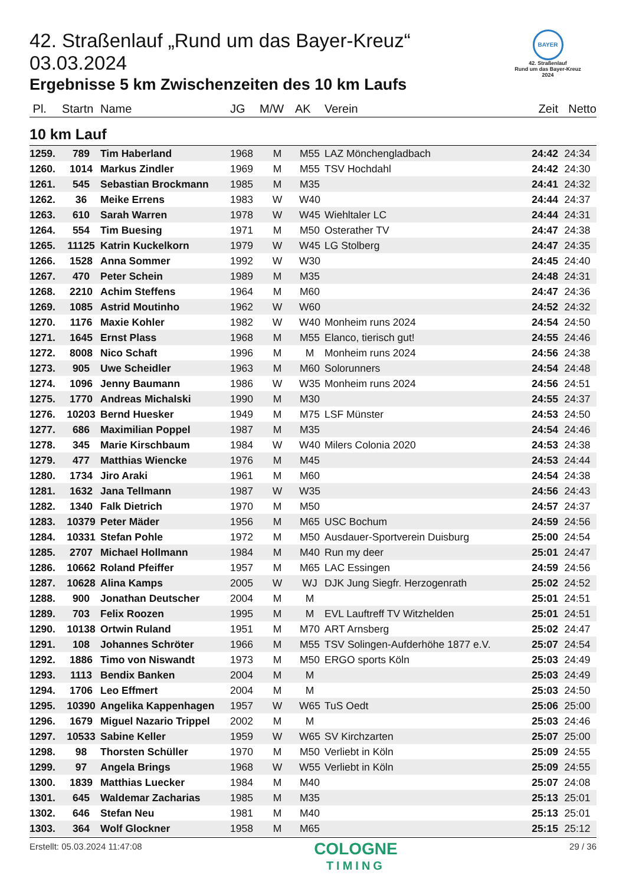BAYER
42. Straßenlauf
Rund um das Bayer-Kreuz
2024
42. Straßenlauf „Rund um das Bayer-Kreuz“ 03.03.2024
Ergebnisse 5 km Zwischenzeiten des 10 km Laufs
| Pl. | Startn | Name | JG | M/W | AK | Verein | Zeit | Netto |
| --- | --- | --- | --- | --- | --- | --- | --- | --- |
| 10 km Lauf | | | | | | | | |
| 1259. | 789 | Tim Haberland | 1968 | M | M55 | LAZ Mönchengladbach | 24:42 | 24:34 |
| 1260. | 1014 | Markus Zindler | 1969 | M | M55 | TSV Hochdahl | 24:42 | 24:30 |
| 1261. | 545 | Sebastian Brockmann | 1985 | M | M35 | | 24:41 | 24:32 |
| 1262. | 36 | Meike Errens | 1983 | W | W40 | | 24:44 | 24:37 |
| 1263. | 610 | Sarah Warren | 1978 | W | W45 | Wiehltaler LC | 24:44 | 24:31 |
| 1264. | 554 | Tim Buesing | 1971 | M | M50 | Osterather TV | 24:47 | 24:38 |
| 1265. | 11125 | Katrin Kuckelkorn | 1979 | W | W45 | LG Stolberg | 24:47 | 24:35 |
| 1266. | 1528 | Anna Sommer | 1992 | W | W30 | | 24:45 | 24:40 |
| 1267. | 470 | Peter Schein | 1989 | M | M35 | | 24:48 | 24:31 |
| 1268. | 2210 | Achim Steffens | 1964 | M | M60 | | 24:47 | 24:36 |
| 1269. | 1085 | Astrid Moutinho | 1962 | W | W60 | | 24:52 | 24:32 |
| 1270. | 1176 | Maxie Kohler | 1982 | W | W40 | Monheim runs 2024 | 24:54 | 24:50 |
| 1271. | 1645 | Ernst Plass | 1968 | M | M55 | Elanco, tierisch gut! | 24:55 | 24:46 |
| 1272. | 8008 | Nico Schaft | 1996 | M | M | Monheim runs 2024 | 24:56 | 24:38 |
| 1273. | 905 | Uwe Scheidler | 1963 | M | M60 | Solorunners | 24:54 | 24:48 |
| 1274. | 1096 | Jenny Baumann | 1986 | W | W35 | Monheim runs 2024 | 24:56 | 24:51 |
| 1275. | 1770 | Andreas Michalski | 1990 | M | M30 | | 24:55 | 24:37 |
| 1276. | 10203 | Bernd Huesker | 1949 | M | M75 | LSF Münster | 24:53 | 24:50 |
| 1277. | 686 | Maximilian Poppel | 1987 | M | M35 | | 24:54 | 24:46 |
| 1278. | 345 | Marie Kirschbaum | 1984 | W | W40 | Milers Colonia 2020 | 24:53 | 24:38 |
| 1279. | 477 | Matthias Wiencke | 1976 | M | M45 | | 24:53 | 24:44 |
| 1280. | 1734 | Jiro Araki | 1961 | M | M60 | | 24:54 | 24:38 |
| 1281. | 1632 | Jana Tellmann | 1987 | W | W35 | | 24:56 | 24:43 |
| 1282. | 1340 | Falk Dietrich | 1970 | M | M50 | | 24:57 | 24:37 |
| 1283. | 10379 | Peter Mäder | 1956 | M | M65 | USC Bochum | 24:59 | 24:56 |
| 1284. | 10331 | Stefan Pohle | 1972 | M | M50 | Ausdauer-Sportverein Duisburg | 25:00 | 24:54 |
| 1285. | 2707 | Michael Hollmann | 1984 | M | M40 | Run my deer | 25:01 | 24:47 |
| 1286. | 10662 | Roland Pfeiffer | 1957 | M | M65 | LAC Essingen | 24:59 | 24:56 |
| 1287. | 10628 | Alina Kamps | 2005 | W | WJ | DJK Jung Siegfr. Herzogenrath | 25:02 | 24:52 |
| 1288. | 900 | Jonathan Deutscher | 2004 | M | M | | 25:01 | 24:51 |
| 1289. | 703 | Felix Roozen | 1995 | M | M | EVL Lauftreff TV Witzhelden | 25:01 | 24:51 |
| 1290. | 10138 | Ortwin Ruland | 1951 | M | M70 | ART Arnsberg | 25:02 | 24:47 |
| 1291. | 108 | Johannes Schröter | 1966 | M | M55 | TSV Solingen-Aufderhöhe 1877 e.V. | 25:07 | 24:54 |
| 1292. | 1886 | Timo von Niswandt | 1973 | M | M50 | ERGO sports Köln | 25:03 | 24:49 |
| 1293. | 1113 | Bendix Banken | 2004 | M | M | | 25:03 | 24:49 |
| 1294. | 1706 | Leo Effmert | 2004 | M | M | | 25:03 | 24:50 |
| 1295. | 10390 | Angelika Kappenhagen | 1957 | W | W65 | TuS Oedt | 25:06 | 25:00 |
| 1296. | 1679 | Miguel Nazario Trippel | 2002 | M | M | | 25:03 | 24:46 |
| 1297. | 10533 | Sabine Keller | 1959 | W | W65 | SV Kirchzarten | 25:07 | 25:00 |
| 1298. | 98 | Thorsten Schüller | 1970 | M | M50 | Verliebt in Köln | 25:09 | 24:55 |
| 1299. | 97 | Angela Brings | 1968 | W | W55 | Verliebt in Köln | 25:09 | 24:55 |
| 1300. | 1839 | Matthias Luecker | 1984 | M | M40 | | 25:07 | 24:08 |
| 1301. | 645 | Waldemar Zacharias | 1985 | M | M35 | | 25:13 | 25:01 |
| 1302. | 646 | Stefan Neu | 1981 | M | M40 | | 25:13 | 25:01 |
| 1303. | 364 | Wolf Glockner | 1958 | M | M65 | | 25:15 | 25:12 |
Erstellt: 05.03.2024 11:47:08
COLOGNE
TIMING
29 / 36